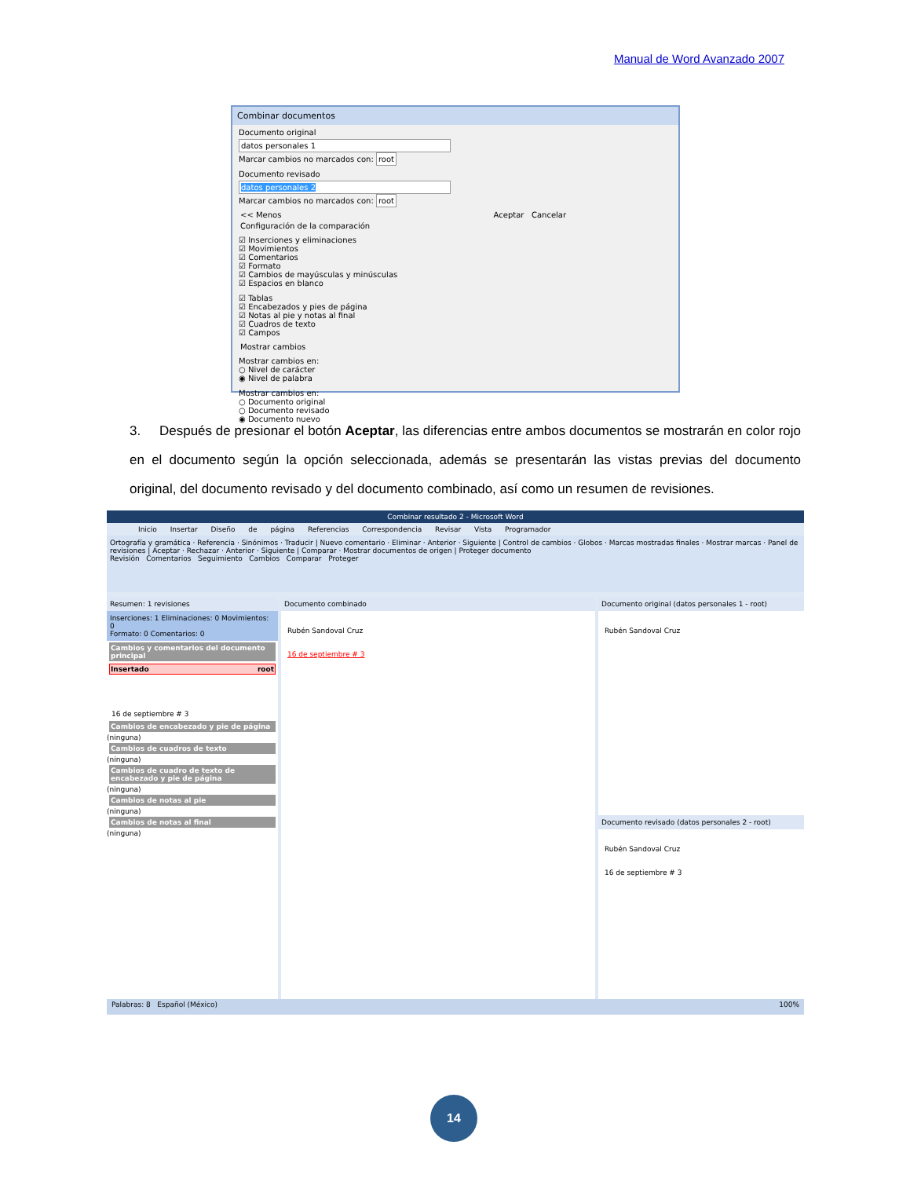Manual de Word Avanzado 2007
Combinar documentos
Documento original
datos personales 1
Marcar cambios no marcados con: root
Documento revisado
datos personales 2
Marcar cambios no marcados con: root
<< Menos Aceptar Cancelar
Configuración de la comparación
☑ Inserciones y eliminaciones
☑ Movimientos
☑ Comentarios
☑ Formato
☑ Cambios de mayúsculas y minúsculas
☑ Espacios en blanco
☑ Tablas
☑ Encabezados y pies de página
☑ Notas al pie y notas al final
☑ Cuadros de texto
☑ Campos
Mostrar cambios
Mostrar cambios en:
○ Nivel de carácter
◉ Nivel de palabra
Mostrar cambios en:
○ Documento original
○ Documento revisado
◉ Documento nuevo
3. Después de presionar el botón Aceptar, las diferencias entre ambos documentos se mostrarán en color rojo en el documento según la opción seleccionada, además se presentarán las vistas previas del documento original, del documento revisado y del documento combinado, así como un resumen de revisiones.
Combinar resultado 2 - Microsoft Word
Inicio Insertar Diseño de página Referencias Correspondencia Revisar Vista Programador
Ortografía y gramática · Referencia · Sinónimos · Traducir | Nuevo comentario · Eliminar · Anterior · Siguiente | Control de cambios · Globos · Marcas mostradas finales · Mostrar marcas · Panel de revisiones | Aceptar · Rechazar · Anterior · Siguiente | Comparar · Mostrar documentos de origen | Proteger documento
Revisión Comentarios Seguimiento Cambios Comparar Proteger
Resumen: 1 revisiones
Inserciones: 1 Eliminaciones: 0 Movimientos: 0
Formato: 0 Comentarios: 0
Cambios y comentarios del documento principal
Insertado root
16 de septiembre # 3
Cambios de encabezado y pie de página
(ninguna)
Cambios de cuadros de texto
(ninguna)
Cambios de cuadro de texto de encabezado y pie de página
(ninguna)
Cambios de notas al pie
(ninguna)
Cambios de notas al final
(ninguna)
Documento combinado
Rubén Sandoval Cruz
16 de septiembre # 3
Documento original (datos personales 1 - root)
Rubén Sandoval Cruz
Documento revisado (datos personales 2 - root)
Rubén Sandoval Cruz
16 de septiembre # 3
Palabras: 8 Español (México) 100%
14